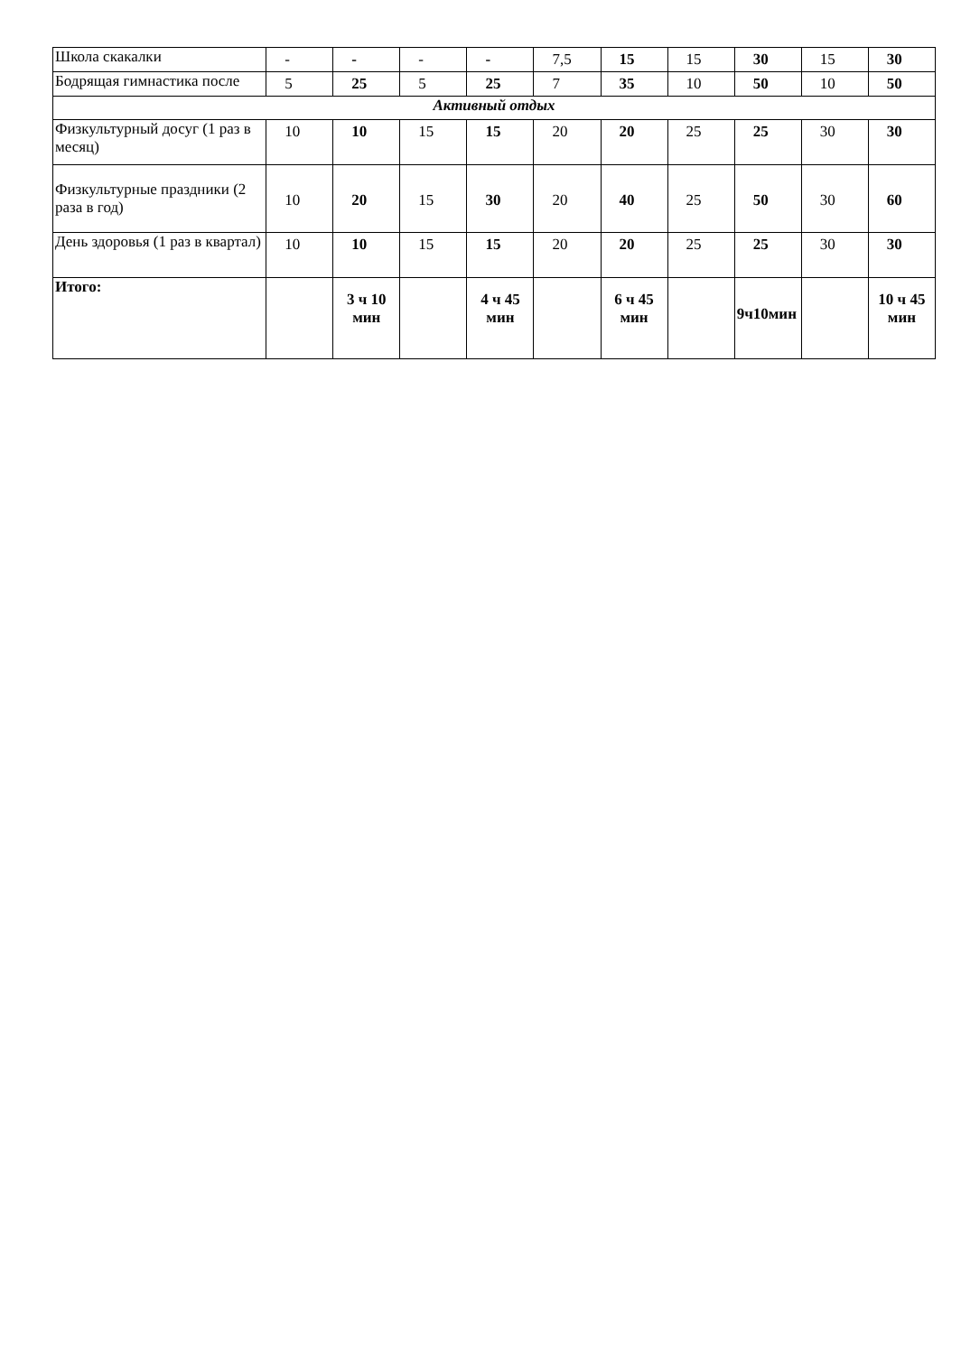| Школа скакалки | - | - | - | - | 7,5 | 15 | 15 | 30 | 15 | 30 |
| Бодрящая гимнастика после | 5 | 25 | 5 | 25 | 7 | 35 | 10 | 50 | 10 | 50 |
| Активный отдых | | | | | | | | | | |
| Физкультурный досуг (1 раз в месяц) | 10 | 10 | 15 | 15 | 20 | 20 | 25 | 25 | 30 | 30 |
| Физкультурные праздники (2 раза в год) | 10 | 20 | 15 | 30 | 20 | 40 | 25 | 50 | 30 | 60 |
| День здоровья (1 раз в квартал) | 10 | 10 | 15 | 15 | 20 | 20 | 25 | 25 | 30 | 30 |
| Итого: | | 3 ч 10 мин | | 4 ч 45 мин | | 6 ч 45 мин | | 9ч10мин | | 10 ч 45 мин |